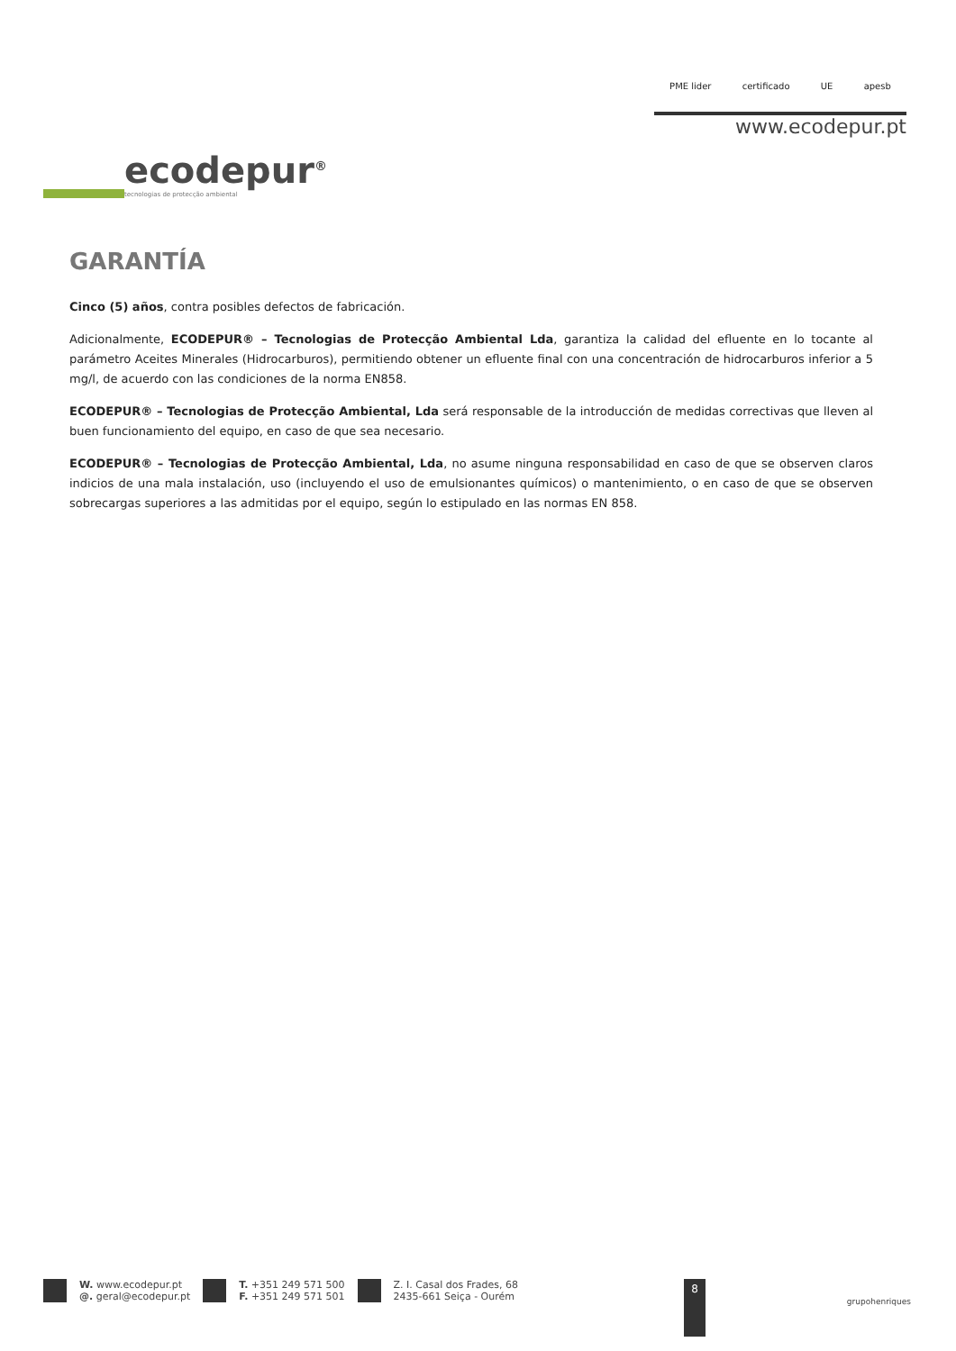ecodepur<sup>®</sup>
tecnologias de protecção ambiental
PME lider certificado UE apesb
www.ecodepur.pt
GARANTÍA
Cinco (5) años, contra posibles defectos de fabricación.
Adicionalmente, ECODEPUR® – Tecnologias de Protecção Ambiental Lda, garantiza la calidad del efluente en lo tocante al parámetro Aceites Minerales (Hidrocarburos), permitiendo obtener un efluente final con una concentración de hidrocarburos inferior a 5 mg/l, de acuerdo con las condiciones de la norma EN858.
ECODEPUR® – Tecnologias de Protecção Ambiental, Lda será responsable de la introducción de medidas correctivas que lleven al buen funcionamiento del equipo, en caso de que sea necesario.
ECODEPUR® – Tecnologias de Protecção Ambiental, Lda, no asume ninguna responsabilidad en caso de que se observen claros indicios de una mala instalación, uso (incluyendo el uso de emulsionantes químicos) o mantenimiento, o en caso de que se observen sobrecargas superiores a las admitidas por el equipo, según lo estipulado en las normas EN 858.
W. www.ecodepur.pt
@. geral@ecodepur.pt
T. +351 249 571 500
F. +351 249 571 501
Z. I. Casal dos Frades, 68
2435-661 Seiça - Ourém
8
grupohenriques